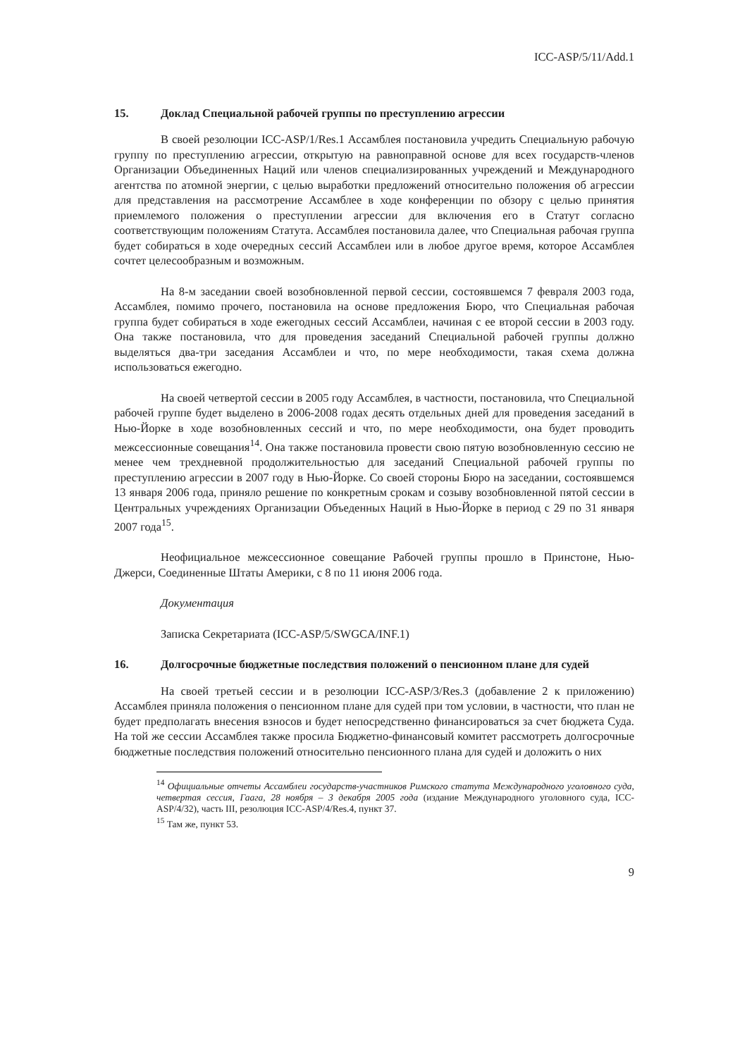ICC-ASP/5/11/Add.1
15. Доклад Специальной рабочей группы по преступлению агрессии
В своей резолюции ICC-ASP/1/Res.1 Ассамблея постановила учредить Специальную рабочую группу по преступлению агрессии, открытую на равноправной основе для всех государств-членов Организации Объединенных Наций или членов специализированных учреждений и Международного агентства по атомной энергии, с целью выработки предложений относительно положения об агрессии для представления на рассмотрение Ассамблее в ходе конференции по обзору с целью принятия приемлемого положения о преступлении агрессии для включения его в Статут согласно соответствующим положениям Статута. Ассамблея постановила далее, что Специальная рабочая группа будет собираться в ходе очередных сессий Ассамблеи или в любое другое время, которое Ассамблея сочтет целесообразным и возможным.
На 8-м заседании своей возобновленной первой сессии, состоявшемся 7 февраля 2003 года, Ассамблея, помимо прочего, постановила на основе предложения Бюро, что Специальная рабочая группа будет собираться в ходе ежегодных сессий Ассамблеи, начиная с ее второй сессии в 2003 году. Она также постановила, что для проведения заседаний Специальной рабочей группы должно выделяться два-три заседания Ассамблеи и что, по мере необходимости, такая схема должна использоваться ежегодно.
На своей четвертой сессии в 2005 году Ассамблея, в частности, постановила, что Специальной рабочей группе будет выделено в 2006-2008 годах десять отдельных дней для проведения заседаний в Нью-Йорке в ходе возобновленных сессий и что, по мере необходимости, она будет проводить межсессионные совещания<sup>14</sup>. Она также постановила провести свою пятую возобновленную сессию не менее чем трехдневной продолжительностью для заседаний Специальной рабочей группы по преступлению агрессии в 2007 году в Нью-Йорке. Со своей стороны Бюро на заседании, состоявшемся 13 января 2006 года, приняло решение по конкретным срокам и созыву возобновленной пятой сессии в Центральных учреждениях Организации Объеденных Наций в Нью-Йорке в период с 29 по 31 января 2007 года<sup>15</sup>.
Неофициальное межсессионное совещание Рабочей группы прошло в Принстоне, Нью-Джерси, Соединенные Штаты Америки, с 8 по 11 июня 2006 года.
Документация
Записка Секретариата (ICC-ASP/5/SWGCA/INF.1)
16. Долгосрочные бюджетные последствия положений о пенсионном плане для судей
На своей третьей сессии и в резолюции ICC-ASP/3/Res.3 (добавление 2 к приложению) Ассамблея приняла положения о пенсионном плане для судей при том условии, в частности, что план не будет предполагать внесения взносов и будет непосредственно финансироваться за счет бюджета Суда. На той же сессии Ассамблея также просила Бюджетно-финансовый комитет рассмотреть долгосрочные бюджетные последствия положений относительно пенсионного плана для судей и доложить о них
<sup>14</sup> Официальные отчеты Ассамблеи государств-участников Римского статута Международного уголовного суда, четвертая сессия, Гаага, 28 ноября – 3 декабря 2005 года (издание Международного уголовного суда, ICC-ASP/4/32), часть III, резолюция ICC-ASP/4/Res.4, пункт 37.
<sup>15</sup> Там же, пункт 53.
9